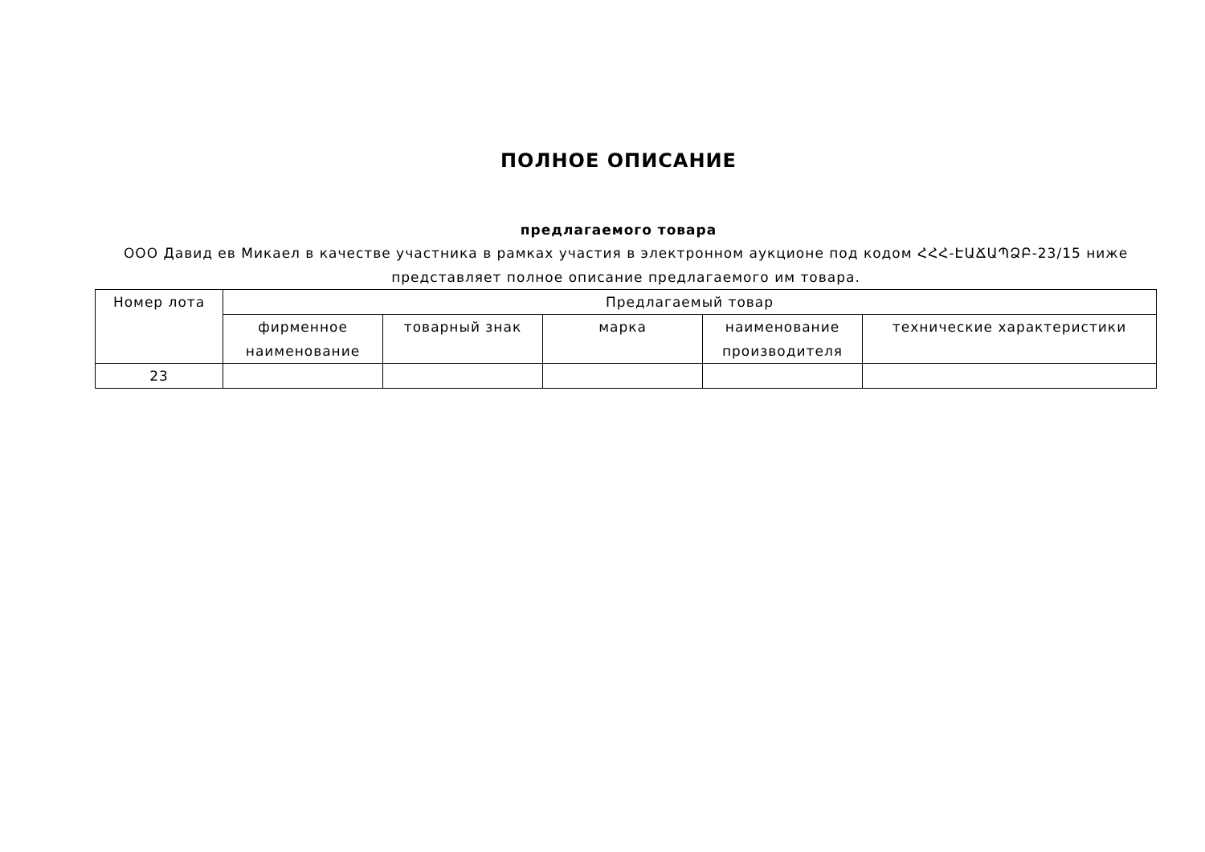ПОЛНОЕ ОПИСАНИЕ
предлагаемого товара
ООО Давид ев Микаел в качестве участника в рамках участия в электронном аукционе под кодом ՀՀՀ-ԷԱՃԱՊՁԲ-23/15 ниже представляет полное описание предлагаемого им товара.
| Номер лота | Предлагаемый товар | | | | |
| --- | --- | --- | --- | --- | --- |
| | фирменное наименование | товарный знак | марка | наименование производителя | технические характеристики |
| 23 | | | | | |